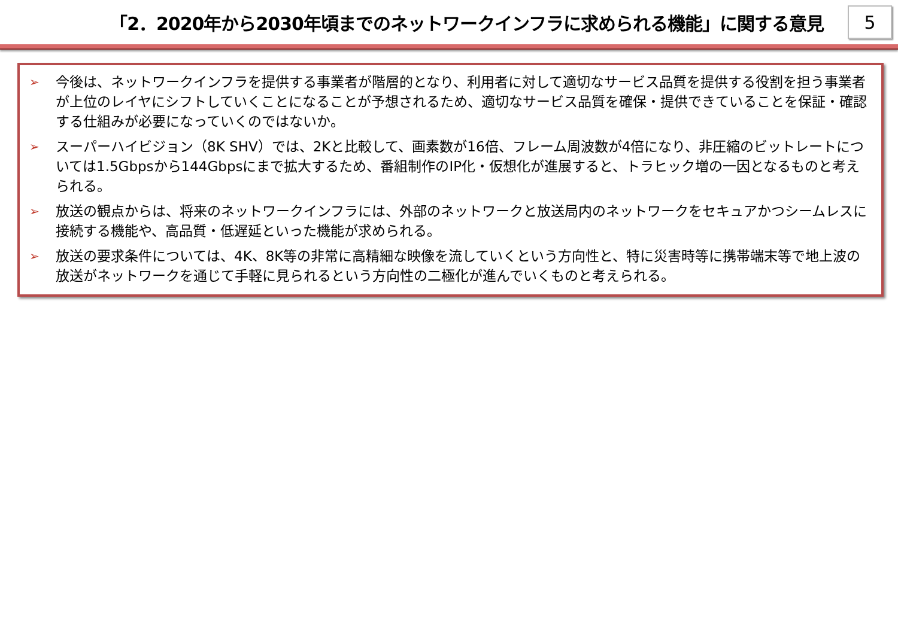「2．2020年から2030年頃までのネットワークインフラに求められる機能」に関する意見
5
➢ 今後は、ネットワークインフラを提供する事業者が階層的となり、利用者に対して適切なサービス品質を提供する役割を担う事業者が上位のレイヤにシフトしていくことになることが予想されるため、適切なサービス品質を確保・提供できていることを保証・確認する仕組みが必要になっていくのではないか。
➢ スーパーハイビジョン（8K SHV）では、2Kと比較して、画素数が16倍、フレーム周波数が4倍になり、非圧縮のビットレートについては1.5Gbpsから144Gbpsにまで拡大するため、番組制作のIP化・仮想化が進展すると、トラヒック増の一因となるものと考えられる。
➢ 放送の観点からは、将来のネットワークインフラには、外部のネットワークと放送局内のネットワークをセキュアかつシームレスに接続する機能や、高品質・低遅延といった機能が求められる。
➢ 放送の要求条件については、4K、8K等の非常に高精細な映像を流していくという方向性と、特に災害時等に携帯端末等で地上波の放送がネットワークを通じて手軽に見られるという方向性の二極化が進んでいくものと考えられる。